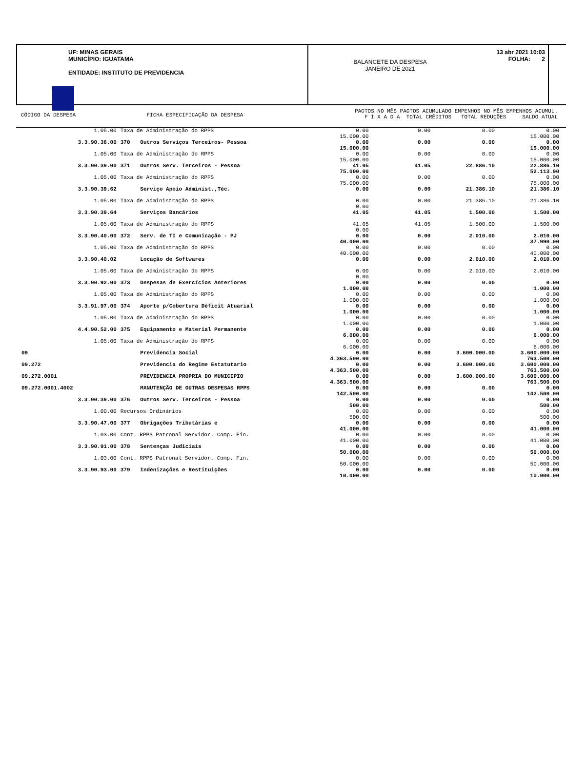UF: MINAS GERAIS
MUNICÍPIO: IGUATAMA
ENTIDADE: INSTITUTO DE PREVIDENCIA
BALANCETE DA DESPESA
JANEIRO DE 2021
13 abr 2021 10:03
FOLHA: 2
CÓDIGO DA DESPESA FICHA ESPECIFICAÇÃO DA DESPESA
PAGTOS NO MÊS PAGTOS ACUMULADO EMPENHOS NO MÊS EMPENHOS ACUMUL.
F I X A D A TOTAL CRÊDITOS TOTAL REDUÇÕES SALDO ATUAL
| | 1.05.00 | Taxa de Administração do RPPS | | 0.00 15.000.00 | 0.00 | 0.00 | 0.00 15.000.00 |
| 3.3.90.36.00 | | 370 | Outros Serviços Terceiros- Pessoa | 0.00 15.000.00 | 0.00 | 0.00 | 0.00 15.000.00 |
| | 1.05.00 | Taxa de Administração do RPPS | | 0.00 15.000.00 | 0.00 | 0.00 | 0.00 15.000.00 |
| 3.3.90.39.00 | | 371 | Outros Serv. Terceiros - Pessoa | 41.05 75.000.00 | 41.05 | 22.886.10 | 22.886.10 52.113.90 |
| | 1.05.00 | Taxa de Administração do RPPS | | 0.00 75.000.00 | 0.00 | 0.00 | 0.00 75.000.00 |
| 3.3.90.39.62 | | | Serviço Apoio Administ.,Téc. | 0.00 | 0.00 | 21.386.10 | 21.386.10 |
| | 1.05.00 | Taxa de Administração do RPPS | | 0.00 0.00 | 0.00 | 21.386.10 | 21.386.10 |
| 3.3.90.39.64 | | | Serviços Bancários | 41.05 | 41.05 | 1.500.00 | 1.500.00 |
| | 1.05.00 | Taxa de Administração do RPPS | | 41.05 0.00 | 41.05 | 1.500.00 | 1.500.00 |
| 3.3.90.40.00 | | 372 | Serv. de TI e Comunicação - PJ | 0.00 40.000.00 | 0.00 | 2.010.00 | 2.010.00 37.990.00 |
| | 1.05.00 | Taxa de Administração do RPPS | | 0.00 40.000.00 | 0.00 | 0.00 | 0.00 40.000.00 |
| 3.3.90.40.02 | | | Locação de Softwares | 0.00 | 0.00 | 2.010.00 | 2.010.00 |
| | 1.05.00 | Taxa de Administração do RPPS | | 0.00 0.00 | 0.00 | 2.010.00 | 2.010.00 |
| 3.3.90.92.00 | | 373 | Despesas de Exercícios Anteriores | 0.00 1.000.00 | 0.00 | 0.00 | 0.00 1.000.00 |
| | 1.05.00 | Taxa de Administração do RPPS | | 0.00 1.000.00 | 0.00 | 0.00 | 0.00 1.000.00 |
| 3.3.91.97.00 | | 374 | Aporte p/Cobertura Déficit Atuarial | 0.00 1.000.00 | 0.00 | 0.00 | 0.00 1.000.00 |
| | 1.05.00 | Taxa de Administração do RPPS | | 0.00 1.000.00 | 0.00 | 0.00 | 0.00 1.000.00 |
| 4.4.90.52.00 | | 375 | Equipamento e Material Permanente | 0.00 6.000.00 | 0.00 | 0.00 | 0.00 6.000.00 |
| | 1.05.00 | Taxa de Administração do RPPS | | 0.00 6.000.00 | 0.00 | 0.00 | 0.00 6.000.00 |
| 09 | | | Previdencia Social | 0.00 4.363.500.00 | 0.00 | 3.600.000.00 | 3.600.000.00 763.500.00 |
| 09.272 | | | Previdencia do Regime Estatutario | 0.00 4.363.500.00 | 0.00 | 3.600.000.00 | 3.600.000.00 763.500.00 |
| 09.272.0001 | | | PREVIDENCIA PROPRIA DO MUNICIPIO | 0.00 4.363.500.00 | 0.00 | 3.600.000.00 | 3.600.000.00 763.500.00 |
| 09.272.0001.4002 | | | MANUTENÇÃO DE OUTRAS DESPESAS RPPS | 0.00 142.500.00 | 0.00 | 0.00 | 0.00 142.500.00 |
| 3.3.90.39.00 | | 376 | Outros Serv. Terceiros - Pessoa | 0.00 500.00 | 0.00 | 0.00 | 0.00 500.00 |
| | 1.00.00 | Recursos Ordinários | | 0.00 500.00 | 0.00 | 0.00 | 0.00 500.00 |
| 3.3.90.47.00 | | 377 | Obrigações Tributárias e | 0.00 41.000.00 | 0.00 | 0.00 | 0.00 41.000.00 |
| | 1.03.00 | Cont. RPPS Patronal Servidor. Comp. Fin. | | 0.00 41.000.00 | 0.00 | 0.00 | 0.00 41.000.00 |
| 3.3.90.91.00 | | 378 | Sentenças Judiciais | 0.00 50.000.00 | 0.00 | 0.00 | 0.00 50.000.00 |
| | 1.03.00 | Cont. RPPS Patronal Servidor. Comp. Fin. | | 0.00 50.000.00 | 0.00 | 0.00 | 0.00 50.000.00 |
| 3.3.90.93.00 | | 379 | Indenizações e Restituições | 0.00 10.000.00 | 0.00 | 0.00 | 0.00 10.000.00 |